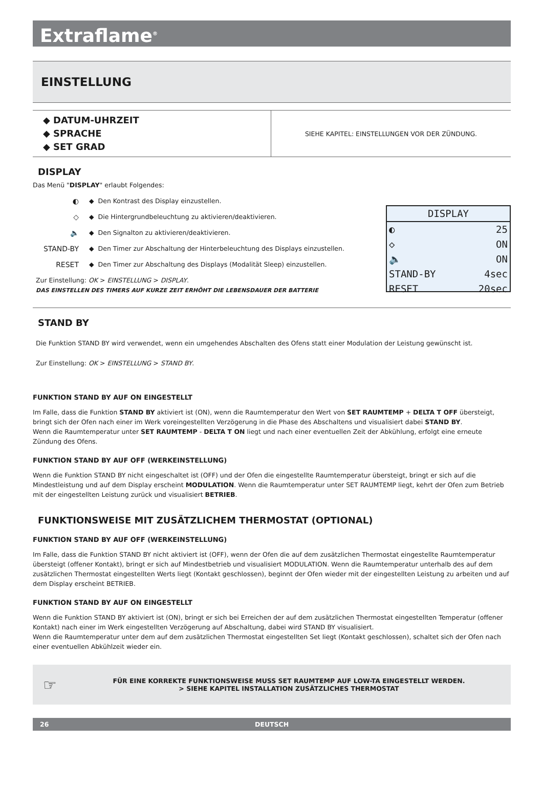Extraflame<sup>®</sup>
EINSTELLUNG
| ◆ DATUM-UHRZEIT ◆ SPRACHE ◆ SET GRAD | SIEHE KAPITEL: EINSTELLUNGEN VOR DER ZÜNDUNG. |
DISPLAY
Das Menü "DISPLAY" erlaubt Folgendes:
◐ ◆ Den Kontrast des Display einzustellen.
◇ ◆ Die Hintergrundbeleuchtung zu aktivieren/deaktivieren.
🔈 ◆ Den Signalton zu aktivieren/deaktivieren.
STAND-BY ◆ Den Timer zur Abschaltung der Hinterbeleuchtung des Displays einzustellen.
RESET ◆ Den Timer zur Abschaltung des Displays (Modalität Sleep) einzustellen.
Zur Einstellung: OK > EINSTELLUNG > DISPLAY.
DAS EINSTELLEN DES TIMERS AUF KURZE ZEIT ERHÖHT DIE LEBENSDAUER DER BATTERIE
DISPLAY
◐ 25
◇ ON
🔈 ON
STAND-BY 4sec
RESET 20sec
STAND BY
Die Funktion STAND BY wird verwendet, wenn ein umgehendes Abschalten des Ofens statt einer Modulation der Leistung gewünscht ist.
Zur Einstellung: OK > EINSTELLUNG > STAND BY.
FUNKTION STAND BY AUF ON EINGESTELLT
Im Falle, dass die Funktion STAND BY aktiviert ist (ON), wenn die Raumtemperatur den Wert von SET RAUMTEMP + DELTA T OFF übersteigt, bringt sich der Ofen nach einer im Werk voreingestellten Verzögerung in die Phase des Abschaltens und visualisiert dabei STAND BY.
Wenn die Raumtemperatur unter SET RAUMTEMP - DELTA T ON liegt und nach einer eventuellen Zeit der Abkühlung, erfolgt eine erneute Zündung des Ofens.
FUNKTION STAND BY AUF OFF (WERKEINSTELLUNG)
Wenn die Funktion STAND BY nicht eingeschaltet ist (OFF) und der Ofen die eingestellte Raumtemperatur übersteigt, bringt er sich auf die Mindestleistung und auf dem Display erscheint MODULATION. Wenn die Raumtemperatur unter SET RAUMTEMP liegt, kehrt der Ofen zum Betrieb mit der eingestellten Leistung zurück und visualisiert BETRIEB.
FUNKTIONSWEISE MIT ZUSÄTZLICHEM THERMOSTAT (OPTIONAL)
FUNKTION STAND BY AUF OFF (WERKEINSTELLUNG)
Im Falle, dass die Funktion STAND BY nicht aktiviert ist (OFF), wenn der Ofen die auf dem zusätzlichen Thermostat eingestellte Raumtemperatur übersteigt (offener Kontakt), bringt er sich auf Mindestbetrieb und visualisiert MODULATION. Wenn die Raumtemperatur unterhalb des auf dem zusätzlichen Thermostat eingestellten Werts liegt (Kontakt geschlossen), beginnt der Ofen wieder mit der eingestellten Leistung zu arbeiten und auf dem Display erscheint BETRIEB.
FUNKTION STAND BY AUF ON EINGESTELLT
Wenn die Funktion STAND BY aktiviert ist (ON), bringt er sich bei Erreichen der auf dem zusätzlichen Thermostat eingestellten Temperatur (offener Kontakt) nach einer im Werk eingestellten Verzögerung auf Abschaltung, dabei wird STAND BY visualisiert.
Wenn die Raumtemperatur unter dem auf dem zusätzlichen Thermostat eingestellten Set liegt (Kontakt geschlossen), schaltet sich der Ofen nach einer eventuellen Abkühlzeit wieder ein.
☞
FÜR EINE KORREKTE FUNKTIONSWEISE MUSS SET RAUMTEMP AUF LOW-TA EINGESTELLT WERDEN.
> SIEHE KAPITEL INSTALLATION ZUSÄTZLICHES THERMOSTAT
26 DEUTSCH